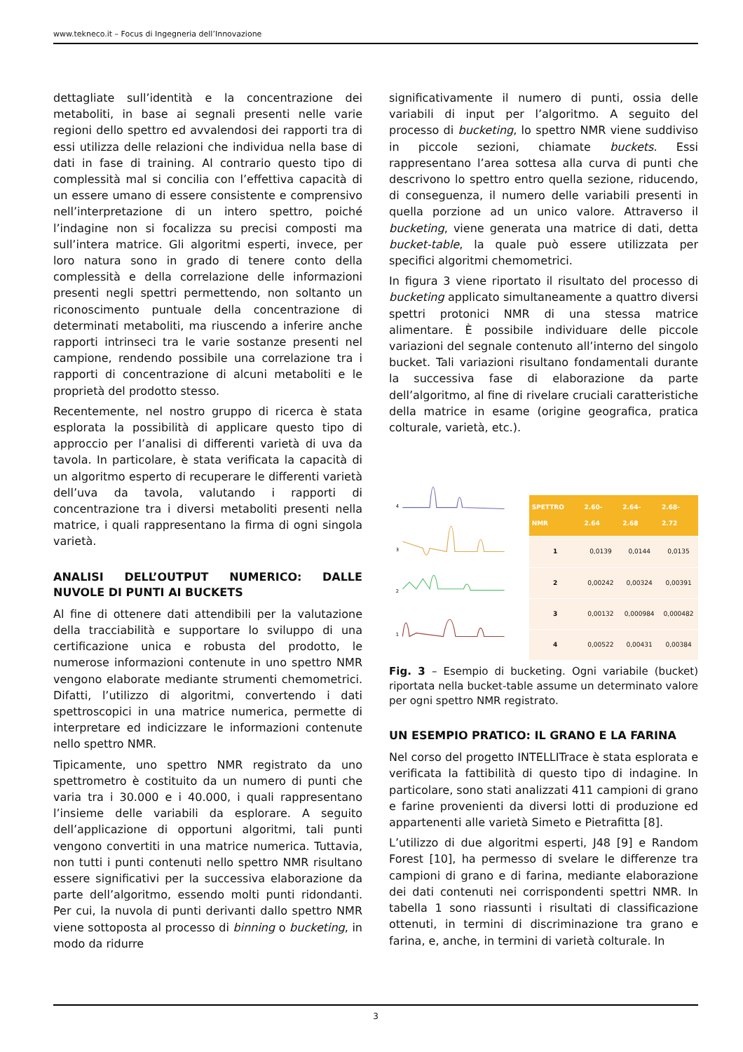www.tekneco.it – Focus di Ingegneria dell’Innovazione
dettagliate sull’identità e la concentrazione dei metaboliti, in base ai segnali presenti nelle varie regioni dello spettro ed avvalendosi dei rapporti tra di essi utilizza delle relazioni che individua nella base di dati in fase di training. Al contrario questo tipo di complessità mal si concilia con l’effettiva capacità di un essere umano di essere consistente e comprensivo nell’interpretazione di un intero spettro, poiché l’indagine non si focalizza su precisi composti ma sull’intera matrice. Gli algoritmi esperti, invece, per loro natura sono in grado di tenere conto della complessità e della correlazione delle informazioni presenti negli spettri permettendo, non soltanto un riconoscimento puntuale della concentrazione di determinati metaboliti, ma riuscendo a inferire anche rapporti intrinseci tra le varie sostanze presenti nel campione, rendendo possibile una correlazione tra i rapporti di concentrazione di alcuni metaboliti e le proprietà del prodotto stesso.
Recentemente, nel nostro gruppo di ricerca è stata esplorata la possibilità di applicare questo tipo di approccio per l’analisi di differenti varietà di uva da tavola. In particolare, è stata verificata la capacità di un algoritmo esperto di recuperare le differenti varietà dell’uva da tavola, valutando i rapporti di concentrazione tra i diversi metaboliti presenti nella matrice, i quali rappresentano la firma di ogni singola varietà.
ANALISI DELL’OUTPUT NUMERICO: DALLE NUVOLE DI PUNTI AI BUCKETS
Al fine di ottenere dati attendibili per la valutazione della tracciabilità e supportare lo sviluppo di una certificazione unica e robusta del prodotto, le numerose informazioni contenute in uno spettro NMR vengono elaborate mediante strumenti chemometrici. Difatti, l’utilizzo di algoritmi, convertendo i dati spettroscopici in una matrice numerica, permette di interpretare ed indicizzare le informazioni contenute nello spettro NMR.
Tipicamente, uno spettro NMR registrato da uno spettrometro è costituito da un numero di punti che varia tra i 30.000 e i 40.000, i quali rappresentano l’insieme delle variabili da esplorare. A seguito dell’applicazione di opportuni algoritmi, tali punti vengono convertiti in una matrice numerica. Tuttavia, non tutti i punti contenuti nello spettro NMR risultano essere significativi per la successiva elaborazione da parte dell’algoritmo, essendo molti punti ridondanti. Per cui, la nuvola di punti derivanti dallo spettro NMR viene sottoposta al processo di binning o bucketing, in modo da ridurre
significativamente il numero di punti, ossia delle variabili di input per l’algoritmo. A seguito del processo di bucketing, lo spettro NMR viene suddiviso in piccole sezioni, chiamate buckets. Essi rappresentano l’area sottesa alla curva di punti che descrivono lo spettro entro quella sezione, riducendo, di conseguenza, il numero delle variabili presenti in quella porzione ad un unico valore. Attraverso il bucketing, viene generata una matrice di dati, detta bucket-table, la quale può essere utilizzata per specifici algoritmi chemometrici.
In figura 3 viene riportato il risultato del processo di bucketing applicato simultaneamente a quattro diversi spettri protonici NMR di una stessa matrice alimentare. È possibile individuare delle piccole variazioni del segnale contenuto all’interno del singolo bucket. Tali variazioni risultano fondamentali durante la successiva fase di elaborazione da parte dell’algoritmo, al fine di rivelare cruciali caratteristiche della matrice in esame (origine geografica, pratica colturale, varietà, etc.).
4
3
2
1
| SPETTRO NMR | 2.60-2.64 | 2.64-2.68 | 2.68-2.72 |
| --- | --- | --- | --- |
| 1 | 0,0139 | 0,0144 | 0,0135 |
| 2 | 0,00242 | 0,00324 | 0,00391 |
| 3 | 0,00132 | 0,000984 | 0,000482 |
| 4 | 0,00522 | 0,00431 | 0,00384 |
Fig. 3 – Esempio di bucketing. Ogni variabile (bucket) riportata nella bucket-table assume un determinato valore per ogni spettro NMR registrato.
UN ESEMPIO PRATICO: IL GRANO E LA FARINA
Nel corso del progetto INTELLITrace è stata esplorata e verificata la fattibilità di questo tipo di indagine. In particolare, sono stati analizzati 411 campioni di grano e farine provenienti da diversi lotti di produzione ed appartenenti alle varietà Simeto e Pietrafitta [8].
L’utilizzo di due algoritmi esperti, J48 [9] e Random Forest [10], ha permesso di svelare le differenze tra campioni di grano e di farina, mediante elaborazione dei dati contenuti nei corrispondenti spettri NMR. In tabella 1 sono riassunti i risultati di classificazione ottenuti, in termini di discriminazione tra grano e farina, e, anche, in termini di varietà colturale. In
3